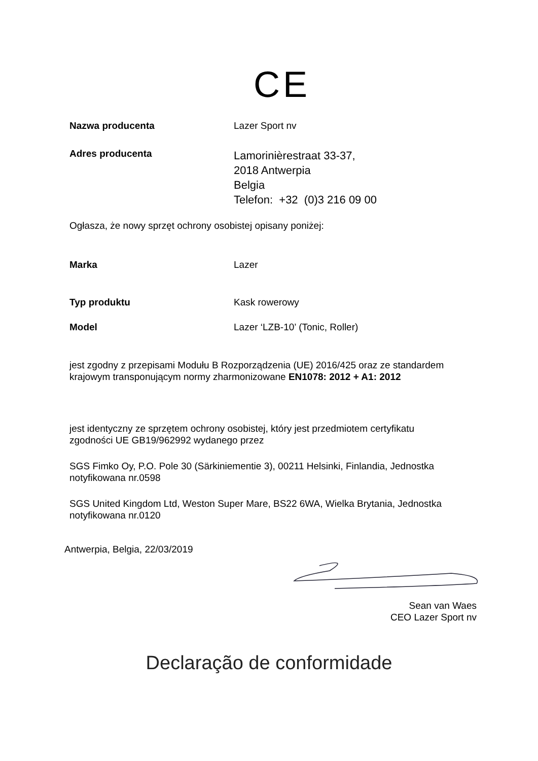CE
Nazwa producenta Lazer Sport nv
Adres producenta
Lamorinièrestraat 33-37,
2018 Antwerpia
Belgia
Telefon: +32 (0)3 216 09 00
Ogłasza, że nowy sprzęt ochrony osobistej opisany poniżej:
Marka Lazer
Typ produktu Kask rowerowy
Model Lazer ‘LZB-10’ (Tonic, Roller)
jest zgodny z przepisami Modułu B Rozporządzenia (UE) 2016/425 oraz ze standardem krajowym transponującym normy zharmonizowane EN1078: 2012 + A1: 2012
jest identyczny ze sprzętem ochrony osobistej, który jest przedmiotem certyfikatu zgodności UE GB19/962992 wydanego przez
SGS Fimko Oy, P.O. Pole 30 (Särkiniementie 3), 00211 Helsinki, Finlandia, Jednostka notyfikowana nr.0598
SGS United Kingdom Ltd, Weston Super Mare, BS22 6WA, Wielka Brytania, Jednostka notyfikowana nr.0120
Antwerpia, Belgia, 22/03/2019
Sean van Waes
CEO Lazer Sport nv
Declaração de conformidade